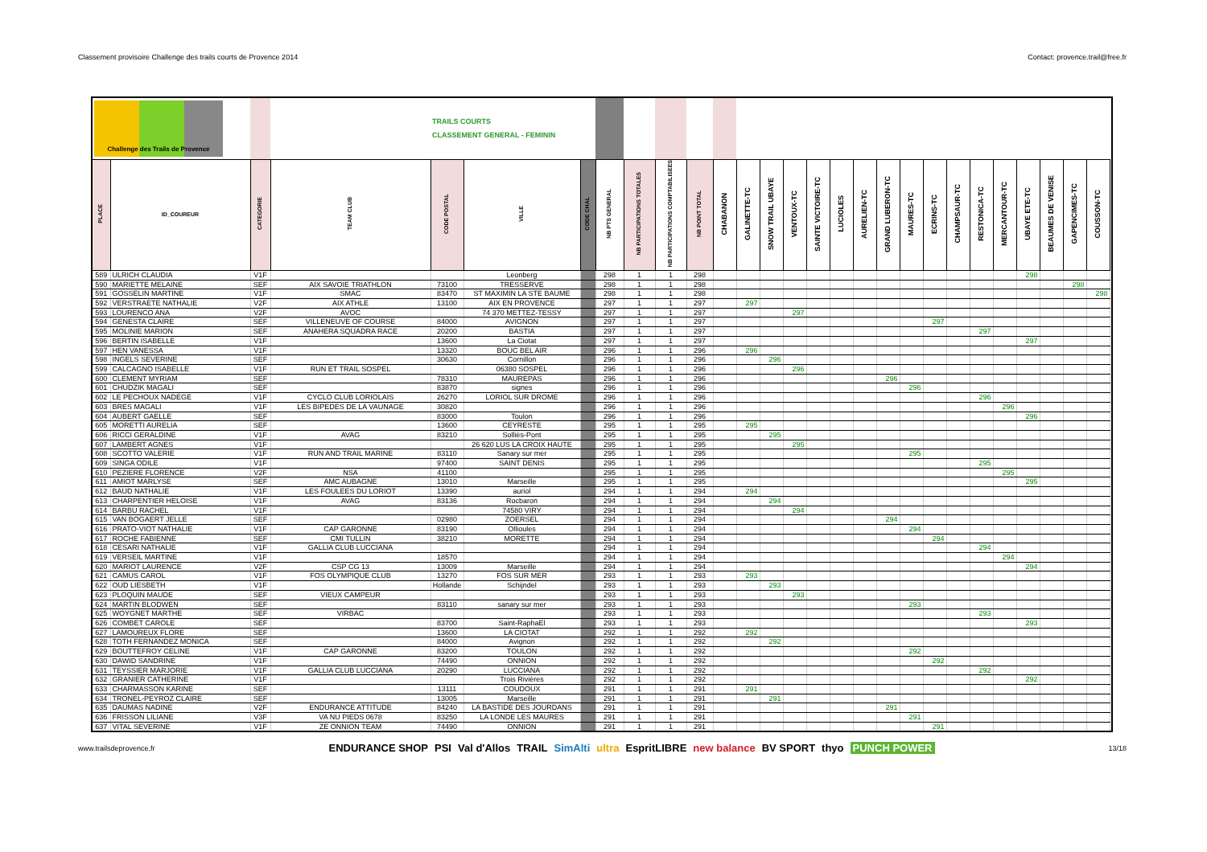Classement provisoire Challenge des trails courts de Provence 2014 Contact: provence.trail@free.fr
| Challenge des Trails de Provence | | | | TRAILS COURTS CLASSEMENT GENERAL - FEMININ | | | | | | | | | | | | | | | | | | | | | | | |
| --- | --- | --- | --- | --- | --- | --- | --- | --- | --- | --- | --- | --- | --- | --- | --- | --- | --- | --- | --- | --- | --- | --- | --- | --- | --- | --- | --- |
| PLACE | ID_COUREUR | CATEGORIE | TEAM CLUB | CODE POSTAL | VILLE | CODE CHAL | NB PTS GENERAL | NB PARTICIPATIONS TOTALES | NB PARTICIPATIONS COMPTABILISEES | NB POINT TOTAL | CHABANON | GALINETTE-TC | SNOW TRAIL UBAYE | VENTOUX-TC | SAINTE VICTOIRE-TC | LUCIOLES | AURELIEN-TC | GRAND LUBERON-TC | MAURES-TC | ECRINS-TC | CHAMPSAUR-TC | RESTONICA-TC | MERCANTOUR-TC | UBAYE ETE-TC | BEAUMES DE VENISE | GAPENCIMES-TC | COUSSON-TC |
| 589 | ULRICH CLAUDIA | V1F | | | Leonberg | | 298 | 1 | 1 | 298 | | | | | | | | | | | | | | 298 | | | |
| 590 | MARIETTE MELAINE | SEF | AIX SAVOIE TRIATHLON | 73100 | TRESSERVE | | 298 | 1 | 1 | 298 | | | | | | | | | | | | | | | | 298 | |
| 591 | GOSSELIN MARTINE | V1F | SMAC | 83470 | ST MAXIMIN LA STE BAUME | | 298 | 1 | 1 | 298 | | | | | | | | | | | | | | | | | 298 |
| 592 | VERSTRAETE NATHALIE | V2F | AIX ATHLE | 13100 | AIX EN PROVENCE | | 297 | 1 | 1 | 297 | | 297 | | | | | | | | | | | | | | | |
| 593 | LOURENCO ANA | V2F | AVOC | | 74 370 METTEZ-TESSY | | 297 | 1 | 1 | 297 | | | | 297 | | | | | | | | | | | | | |
| 594 | GENESTA CLAIRE | SEF | VILLENEUVE OF COURSE | 84000 | AVIGNON | | 297 | 1 | 1 | 297 | | | | | | | | | | 297 | | | | | | | |
| 595 | MOLINIE MARION | SEF | ANAHERA SQUADRA RACE | 20200 | BASTIA | | 297 | 1 | 1 | 297 | | | | | | | | | | | | 297 | | | | | |
| 596 | BERTIN ISABELLE | V1F | | 13600 | La Ciotat | | 297 | 1 | 1 | 297 | | | | | | | | | | | | | | 297 | | | |
| 597 | HEN VANESSA | V1F | | 13320 | BOUC BEL AIR | | 296 | 1 | 1 | 296 | | 296 | | | | | | | | | | | | | | | |
| 598 | INGELS SEVERINE | SEF | | 30630 | Cornillon | | 296 | 1 | 1 | 296 | | | 296 | | | | | | | | | | | | | | |
| 599 | CALCAGNO ISABELLE | V1F | RUN ET TRAIL SOSPEL | | 06380 SOSPEL | | 296 | 1 | 1 | 296 | | | | 296 | | | | | | | | | | | | | |
| 600 | CLEMENT MYRIAM | SEF | | 78310 | MAUREPAS | | 296 | 1 | 1 | 296 | | | | | | | | 296 | | | | | | | | | |
| 601 | CHUDZIK MAGALI | SEF | | 83870 | signes | | 296 | 1 | 1 | 296 | | | | | | | | | 296 | | | | | | | | |
| 602 | LE PECHOUX NADEGE | V1F | CYCLO CLUB LORIOLAIS | 26270 | LORIOL SUR DROME | | 296 | 1 | 1 | 296 | | | | | | | | | | | | 296 | | | | | |
| 603 | BRES MAGALI | V1F | LES BIPEDES DE LA VAUNAGE | 30820 | | | 296 | 1 | 1 | 296 | | | | | | | | | | | | | 296 | | | | |
| 604 | AUBERT GAELLE | SEF | | 83000 | Toulon | | 296 | 1 | 1 | 296 | | | | | | | | | | | | | | 296 | | | |
| 605 | MORETTI AURELIA | SEF | | 13600 | CEYRESTE | | 295 | 1 | 1 | 295 | | 295 | | | | | | | | | | | | | | | |
| 606 | RICCI GERALDINE | V1F | AVAG | 83210 | Solliès-Pont | | 295 | 1 | 1 | 295 | | | 295 | | | | | | | | | | | | | | |
| 607 | LAMBERT AGNES | V1F | | | 26 620 LUS LA CROIX HAUTE | | 295 | 1 | 1 | 295 | | | | 295 | | | | | | | | | | | | | |
| 608 | SCOTTO VALERIE | V1F | RUN AND TRAIL MARINE | 83110 | Sanary sur mer | | 295 | 1 | 1 | 295 | | | | | | | | | 295 | | | | | | | | |
| 609 | SINGA ODILE | V1F | | 97400 | SAINT DENIS | | 295 | 1 | 1 | 295 | | | | | | | | | | | | 295 | | | | | |
| 610 | PEZIERE FLORENCE | V2F | NSA | 41100 | | | 295 | 1 | 1 | 295 | | | | | | | | | | | | | 295 | | | | |
| 611 | AMIOT MARLYSE | SEF | AMC AUBAGNE | 13010 | Marseille | | 295 | 1 | 1 | 295 | | | | | | | | | | | | | | 295 | | | |
| 612 | BAUD NATHALIE | V1F | LES FOULEES DU LORIOT | 13390 | auriol | | 294 | 1 | 1 | 294 | | 294 | | | | | | | | | | | | | | | |
| 613 | CHARPENTIER HELOISE | V1F | AVAG | 83136 | Rocbaron | | 294 | 1 | 1 | 294 | | | 294 | | | | | | | | | | | | | | |
| 614 | BARBU RACHEL | V1F | | | 74580 VIRY | | 294 | 1 | 1 | 294 | | | | 294 | | | | | | | | | | | | | |
| 615 | VAN BOGAERT JELLE | SEF | | 02980 | ZOERSEL | | 294 | 1 | 1 | 294 | | | | | | | | 294 | | | | | | | | | |
| 616 | PRATO-VIOT NATHALIE | V1F | CAP GARONNE | 83190 | Ollioules | | 294 | 1 | 1 | 294 | | | | | | | | | 294 | | | | | | | | |
| 617 | ROCHE FABIENNE | SEF | CMI TULLIN | 38210 | MORETTE | | 294 | 1 | 1 | 294 | | | | | | | | | | 294 | | | | | | | |
| 618 | CESARI NATHALIE | V1F | GALLIA CLUB LUCCIANA | | | | 294 | 1 | 1 | 294 | | | | | | | | | | | | 294 | | | | | |
| 619 | VERSEIL MARTINE | V1F | | 18570 | | | 294 | 1 | 1 | 294 | | | | | | | | | | | | | 294 | | | | |
| 620 | MARIOT LAURENCE | V2F | CSP CG 13 | 13009 | Marseille | | 294 | 1 | 1 | 294 | | | | | | | | | | | | | | 294 | | | |
| 621 | CAMUS CAROL | V1F | FOS OLYMPIQUE CLUB | 13270 | FOS SUR MER | | 293 | 1 | 1 | 293 | | 293 | | | | | | | | | | | | | | | |
| 622 | OUD LIESBETH | V1F | | Hollande | Schijndel | | 293 | 1 | 1 | 293 | | | 293 | | | | | | | | | | | | | | |
| 623 | PLOQUIN MAUDE | SEF | VIEUX CAMPEUR | | | | 293 | 1 | 1 | 293 | | | | 293 | | | | | | | | | | | | | |
| 624 | MARTIN BLODWEN | SEF | | 83110 | sanary sur mer | | 293 | 1 | 1 | 293 | | | | | | | | | 293 | | | | | | | | |
| 625 | WOYGNET MARTHE | SEF | VIRBAC | | | | 293 | 1 | 1 | 293 | | | | | | | | | | | | 293 | | | | | |
| 626 | COMBET CAROLE | SEF | | 83700 | Saint-RaphaEl | | 293 | 1 | 1 | 293 | | | | | | | | | | | | | | 293 | | | |
| 627 | LAMOUREUX FLORE | SEF | | 13600 | LA CIOTAT | | 292 | 1 | 1 | 292 | | 292 | | | | | | | | | | | | | | | |
| 628 | TOTH FERNANDEZ MONICA | SEF | | 84000 | Avignon | | 292 | 1 | 1 | 292 | | | 292 | | | | | | | | | | | | | | |
| 629 | BOUTTEFROY CELINE | V1F | CAP GARONNE | 83200 | TOULON | | 292 | 1 | 1 | 292 | | | | | | | | | 292 | | | | | | | | |
| 630 | DAWID SANDRINE | V1F | | 74490 | ONNION | | 292 | 1 | 1 | 292 | | | | | | | | | | 292 | | | | | | | |
| 631 | TEYSSIER MARJORIE | V1F | GALLIA CLUB LUCCIANA | 20290 | LUCCIANA | | 292 | 1 | 1 | 292 | | | | | | | | | | | | 292 | | | | | |
| 632 | GRANIER CATHERINE | V1F | | | Trois Rivières | | 292 | 1 | 1 | 292 | | | | | | | | | | | | | | 292 | | | |
| 633 | CHARMASSON KARINE | SEF | | 13111 | COUDOUX | | 291 | 1 | 1 | 291 | | 291 | | | | | | | | | | | | | | | |
| 634 | TRONEL-PEYROZ CLAIRE | SEF | | 13005 | Marseille | | 291 | 1 | 1 | 291 | | | 291 | | | | | | | | | | | | | | |
| 635 | DAUMAS NADINE | V2F | ENDURANCE ATTITUDE | 84240 | LA BASTIDE DES JOURDANS | | 291 | 1 | 1 | 291 | | | | | | | | 291 | | | | | | | | | |
| 636 | FRISSON LILIANE | V3F | VA NU PIEDS 0678 | 83250 | LA LONDE LES MAURES | | 291 | 1 | 1 | 291 | | | | | | | | | 291 | | | | | | | | |
| 637 | VITAL SEVERINE | V1F | ZE ONNION TEAM | 74490 | ONNION | | 291 | 1 | 1 | 291 | | | | | | | | | | 291 | | | | | | | |
www.trailsdeprovence.fr
ENDURANCE SHOP PSI Val d'Allos TRAIL SimAlti ultra EspritLIBRE new balance BV SPORT thyo PUNCH POWER
13/18